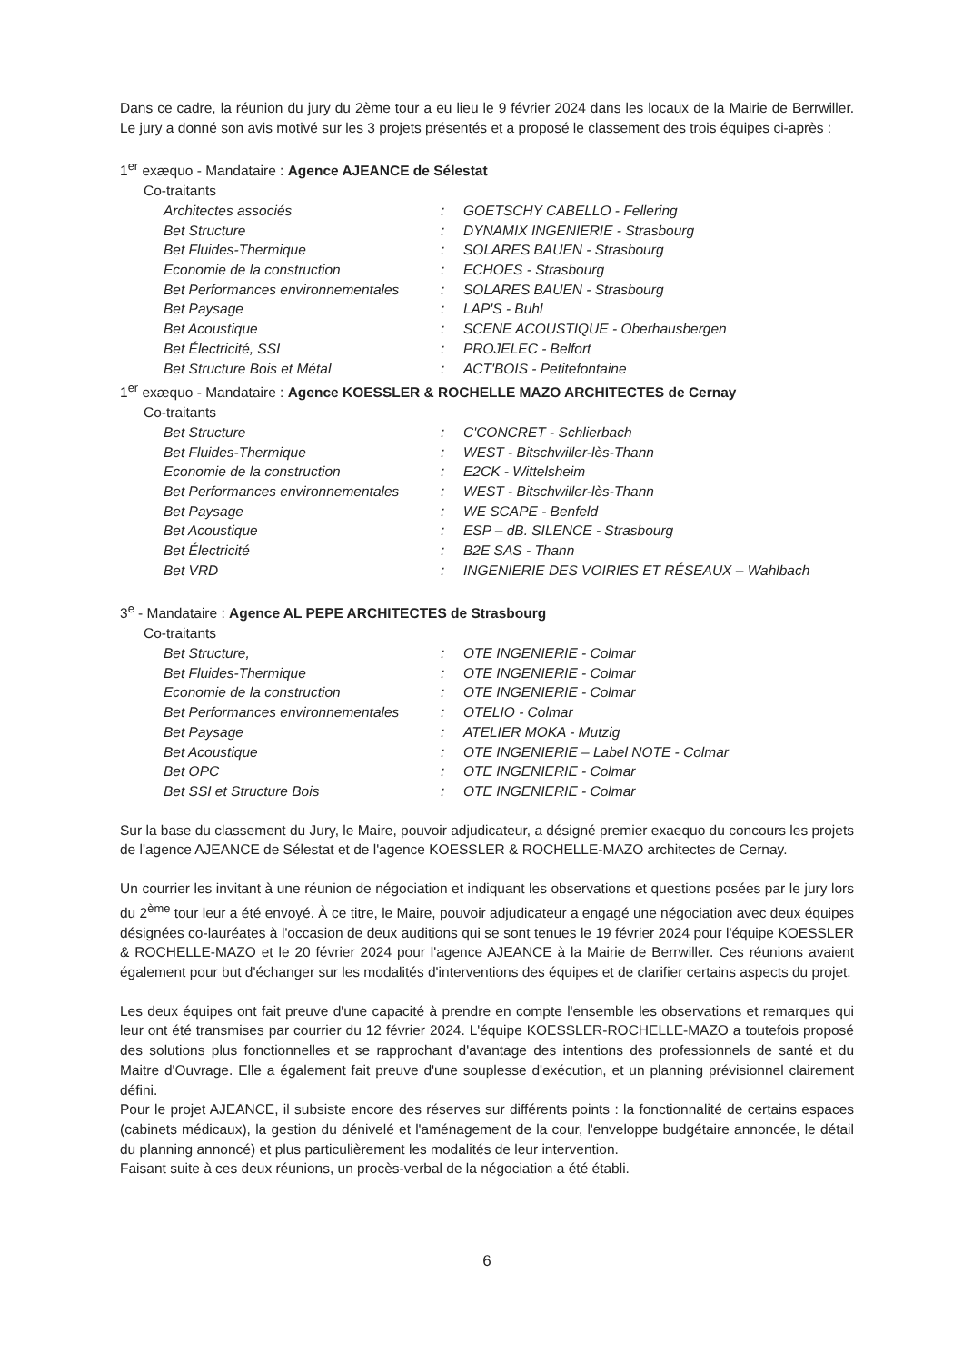Dans ce cadre, la réunion du jury du 2ème tour a eu lieu le 9 février 2024 dans les locaux de la Mairie de Berrwiller. Le jury a donné son avis motivé sur les 3 projets présentés et a proposé le classement des trois équipes ci-après :
1<sup>er</sup> exæquo - Mandataire : Agence AJEANCE de Sélestat
Co-traitants
| Architectes associés | : | GOETSCHY CABELLO - Fellering |
| Bet Structure | : | DYNAMIX INGENIERIE - Strasbourg |
| Bet Fluides-Thermique | : | SOLARES BAUEN - Strasbourg |
| Economie de la construction | : | ECHOES - Strasbourg |
| Bet Performances environnementales | : | SOLARES BAUEN - Strasbourg |
| Bet Paysage | : | LAP'S - Buhl |
| Bet Acoustique | : | SCENE ACOUSTIQUE - Oberhausbergen |
| Bet Électricité, SSI | : | PROJELEC - Belfort |
| Bet Structure Bois et Métal | : | ACT'BOIS - Petitefontaine |
1<sup>er</sup> exæquo - Mandataire : Agence KOESSLER & ROCHELLE MAZO ARCHITECTES de Cernay
Co-traitants
| Bet Structure | : | C'CONCRET - Schlierbach |
| Bet Fluides-Thermique | : | WEST - Bitschwiller-lès-Thann |
| Economie de la construction | : | E2CK - Wittelsheim |
| Bet Performances environnementales | : | WEST - Bitschwiller-lès-Thann |
| Bet Paysage | : | WE SCAPE - Benfeld |
| Bet Acoustique | : | ESP – dB. SILENCE - Strasbourg |
| Bet Électricité | : | B2E SAS - Thann |
| Bet VRD | : | INGENIERIE DES VOIRIES ET RÉSEAUX – Wahlbach |
3<sup>e</sup> - Mandataire : Agence AL PEPE ARCHITECTES de Strasbourg
Co-traitants
| Bet Structure, | : | OTE INGENIERIE - Colmar |
| Bet Fluides-Thermique | : | OTE INGENIERIE - Colmar |
| Economie de la construction | : | OTE INGENIERIE - Colmar |
| Bet Performances environnementales | : | OTELIO - Colmar |
| Bet Paysage | : | ATELIER MOKA - Mutzig |
| Bet Acoustique | : | OTE INGENIERIE – Label NOTE - Colmar |
| Bet OPC | : | OTE INGENIERIE - Colmar |
| Bet SSI et Structure Bois | : | OTE INGENIERIE - Colmar |
Sur la base du classement du Jury, le Maire, pouvoir adjudicateur, a désigné premier exaequo du concours les projets de l'agence AJEANCE de Sélestat et de l'agence KOESSLER & ROCHELLE-MAZO architectes de Cernay.
Un courrier les invitant à une réunion de négociation et indiquant les observations et questions posées par le jury lors du 2<sup>ème</sup> tour leur a été envoyé. À ce titre, le Maire, pouvoir adjudicateur a engagé une négociation avec deux équipes désignées co-lauréates à l'occasion de deux auditions qui se sont tenues le 19 février 2024 pour l'équipe KOESSLER & ROCHELLE-MAZO et le 20 février 2024 pour l'agence AJEANCE à la Mairie de Berrwiller. Ces réunions avaient également pour but d'échanger sur les modalités d'interventions des équipes et de clarifier certains aspects du projet.
Les deux équipes ont fait preuve d'une capacité à prendre en compte l'ensemble les observations et remarques qui leur ont été transmises par courrier du 12 février 2024. L'équipe KOESSLER-ROCHELLE-MAZO a toutefois proposé des solutions plus fonctionnelles et se rapprochant d'avantage des intentions des professionnels de santé et du Maitre d'Ouvrage. Elle a également fait preuve d'une souplesse d'exécution, et un planning prévisionnel clairement défini.
Pour le projet AJEANCE, il subsiste encore des réserves sur différents points : la fonctionnalité de certains espaces (cabinets médicaux), la gestion du dénivelé et l'aménagement de la cour, l'enveloppe budgétaire annoncée, le détail du planning annoncé) et plus particulièrement les modalités de leur intervention.
Faisant suite à ces deux réunions, un procès-verbal de la négociation a été établi.
6